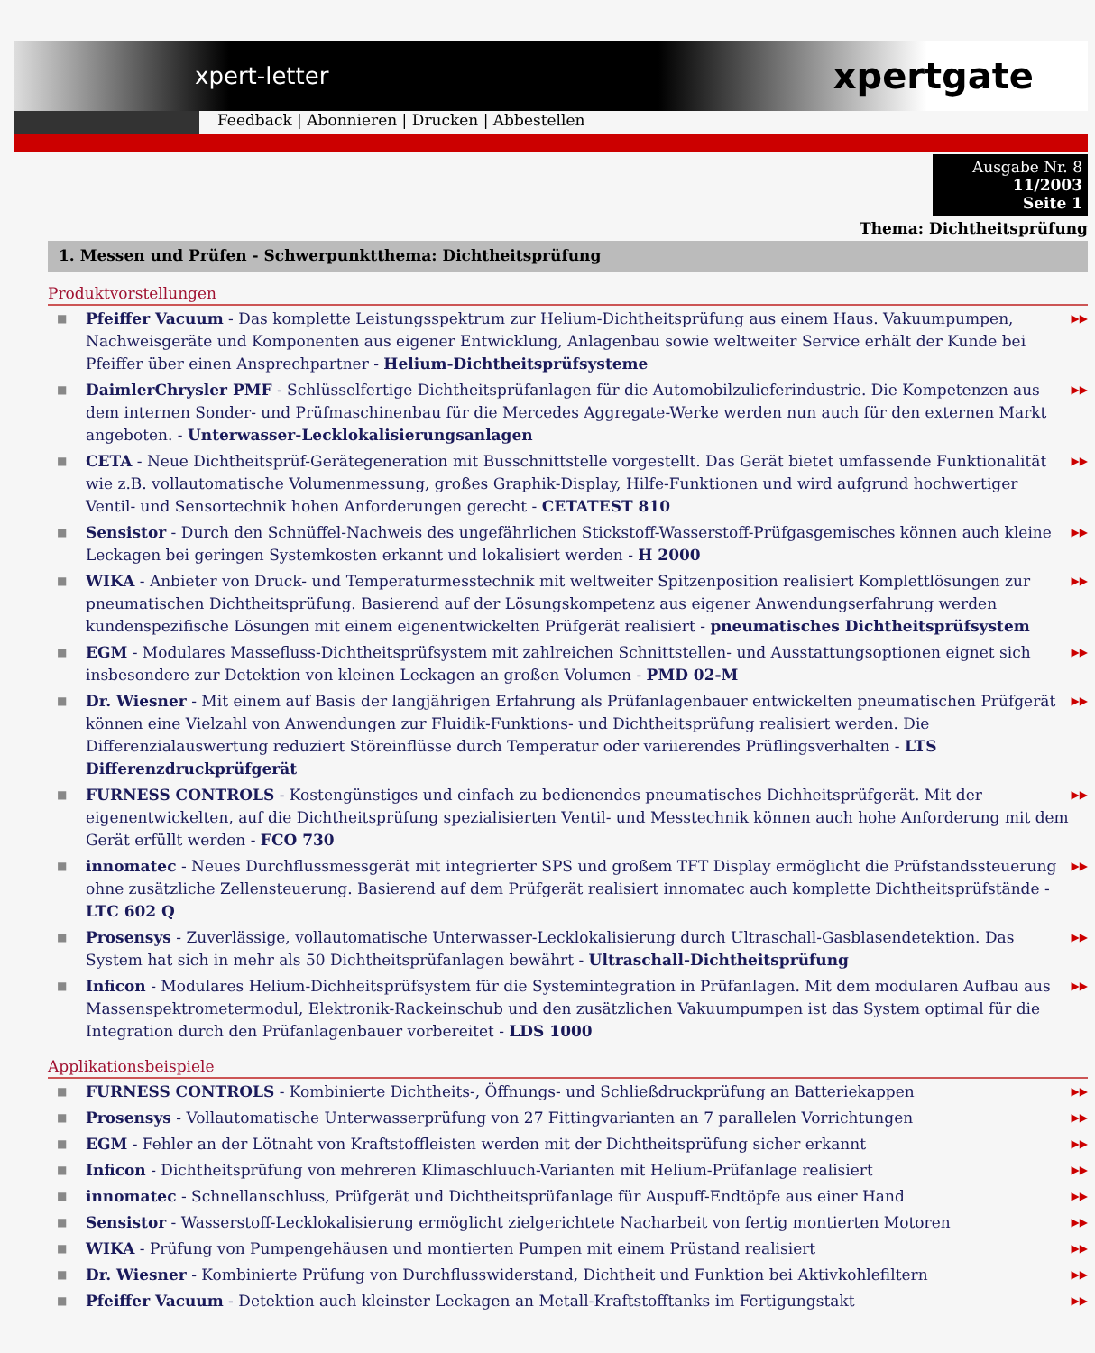xpert-letter xpertgate
Feedback | Abonnieren | Drucken | Abbestellen
Ausgabe Nr. 8
11/2003
Seite 1
Thema: Dichtheitsprüfung
1. Messen und Prüfen - Schwerpunktthema: Dichtheitsprüfung
Produktvorstellungen
■ Pfeiffer Vacuum - Das komplette Leistungsspektrum zur Helium-Dichtheitsprüfung aus einem Haus. Vakuumpumpen, Nachweisgeräte und Komponenten aus eigener Entwicklung, Anlagenbau sowie weltweiter Service erhält der Kunde bei Pfeiffer über einen Ansprechpartner - Helium-Dichtheitsprüfsysteme ▶▶
■ DaimlerChrysler PMF - Schlüsselfertige Dichtheitsprüfanlagen für die Automobilzulieferindustrie. Die Kompetenzen aus dem internen Sonder- und Prüfmaschinenbau für die Mercedes Aggregate-Werke werden nun auch für den externen Markt angeboten. - Unterwasser-Lecklokalisierungsanlagen ▶▶
■ CETA - Neue Dichtheitsprüf-Gerätegeneration mit Busschnittstelle vorgestellt. Das Gerät bietet umfassende Funktionalität wie z.B. vollautomatische Volumenmessung, großes Graphik-Display, Hilfe-Funktionen und wird aufgrund hochwertiger Ventil- und Sensortechnik hohen Anforderungen gerecht - CETATEST 810 ▶▶
■ Sensistor - Durch den Schnüffel-Nachweis des ungefährlichen Stickstoff-Wasserstoff-Prüfgasgemisches können auch kleine Leckagen bei geringen Systemkosten erkannt und lokalisiert werden - H 2000 ▶▶
■ WIKA - Anbieter von Druck- und Temperaturmesstechnik mit weltweiter Spitzenposition realisiert Komplettlösungen zur pneumatischen Dichtheitsprüfung. Basierend auf der Lösungskompetenz aus eigener Anwendungserfahrung werden kundenspezifische Lösungen mit einem eigenentwickelten Prüfgerät realisiert - pneumatisches Dichtheitsprüfsystem ▶▶
■ EGM - Modulares Massefluss-Dichtheitsprüfsystem mit zahlreichen Schnittstellen- und Ausstattungsoptionen eignet sich insbesondere zur Detektion von kleinen Leckagen an großen Volumen - PMD 02-M ▶▶
■ Dr. Wiesner - Mit einem auf Basis der langjährigen Erfahrung als Prüfanlagenbauer entwickelten pneumatischen Prüfgerät können eine Vielzahl von Anwendungen zur Fluidik-Funktions- und Dichtheitsprüfung realisiert werden. Die Differenzialauswertung reduziert Störeinflüsse durch Temperatur oder variierendes Prüflingsverhalten - LTS Differenzdruckprüfgerät ▶▶
■ FURNESS CONTROLS - Kostengünstiges und einfach zu bedienendes pneumatisches Dichheitsprüfgerät. Mit der eigenentwickelten, auf die Dichtheitsprüfung spezialisierten Ventil- und Messtechnik können auch hohe Anforderung mit dem Gerät erfüllt werden - FCO 730 ▶▶
■ innomatec - Neues Durchflussmessgerät mit integrierter SPS und großem TFT Display ermöglicht die Prüfstandssteuerung ohne zusätzliche Zellensteuerung. Basierend auf dem Prüfgerät realisiert innomatec auch komplette Dichtheitsprüfstände - LTC 602 Q ▶▶
■ Prosensys - Zuverlässige, vollautomatische Unterwasser-Lecklokalisierung durch Ultraschall-Gasblasendetektion. Das System hat sich in mehr als 50 Dichtheitsprüfanlagen bewährt - Ultraschall-Dichtheitsprüfung ▶▶
■ Inficon - Modulares Helium-Dichheitsprüfsystem für die Systemintegration in Prüfanlagen. Mit dem modularen Aufbau aus Massenspektrometermodul, Elektronik-Rackeinschub und den zusätzlichen Vakuumpumpen ist das System optimal für die Integration durch den Prüfanlagenbauer vorbereitet - LDS 1000 ▶▶
Applikationsbeispiele
■ FURNESS CONTROLS - Kombinierte Dichtheits-, Öffnungs- und Schließdruckprüfung an Batteriekappen ▶▶
■ Prosensys - Vollautomatische Unterwasserprüfung von 27 Fittingvarianten an 7 parallelen Vorrichtungen ▶▶
■ EGM - Fehler an der Lötnaht von Kraftstoffleisten werden mit der Dichtheitsprüfung sicher erkannt ▶▶
■ Inficon - Dichtheitsprüfung von mehreren Klimaschluuch-Varianten mit Helium-Prüfanlage realisiert ▶▶
■ innomatec - Schnellanschluss, Prüfgerät und Dichtheitsprüfanlage für Auspuff-Endtöpfe aus einer Hand ▶▶
■ Sensistor - Wasserstoff-Lecklokalisierung ermöglicht zielgerichtete Nacharbeit von fertig montierten Motoren ▶▶
■ WIKA - Prüfung von Pumpengehäusen und montierten Pumpen mit einem Prüstand realisiert ▶▶
■ Dr. Wiesner - Kombinierte Prüfung von Durchflusswiderstand, Dichtheit und Funktion bei Aktivkohlefiltern ▶▶
■ Pfeiffer Vacuum - Detektion auch kleinster Leckagen an Metall-Kraftstofftanks im Fertigungstakt ▶▶